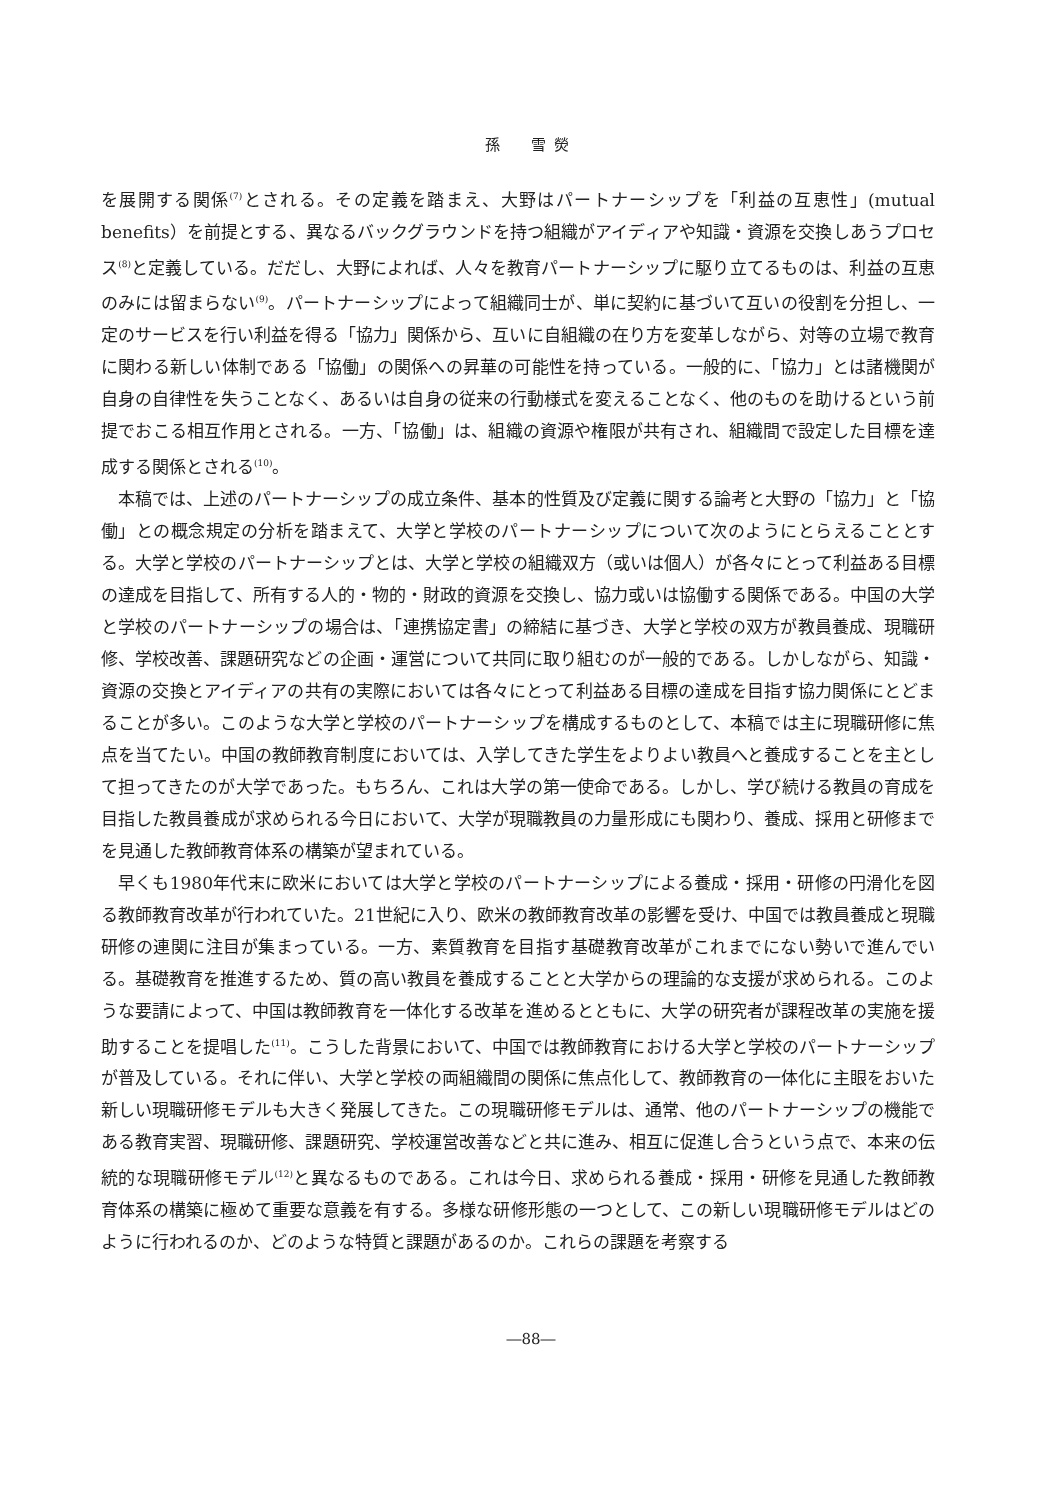孫　雪熒
を展開する関係<sup>(7)</sup>とされる。その定義を踏まえ、大野はパートナーシップを「利益の互恵性」(mutual benefits）を前提とする、異なるバックグラウンドを持つ組織がアイディアや知識・資源を交換しあうプロセス<sup>(8)</sup>と定義している。だだし、大野によれば、人々を教育パートナーシップに駆り立てるものは、利益の互恵のみには留まらない<sup>(9)</sup>。パートナーシップによって組織同士が、単に契約に基づいて互いの役割を分担し、一定のサービスを行い利益を得る「協力」関係から、互いに自組織の在り方を変革しながら、対等の立場で教育に関わる新しい体制である「協働」の関係への昇華の可能性を持っている。一般的に、「協力」とは諸機関が自身の自律性を失うことなく、あるいは自身の従来の行動様式を変えることなく、他のものを助けるという前提でおこる相互作用とされる。一方、「協働」は、組織の資源や権限が共有され、組織間で設定した目標を達成する関係とされる<sup>(10)</sup>。
本稿では、上述のパートナーシップの成立条件、基本的性質及び定義に関する論考と大野の「協力」と「協働」との概念規定の分析を踏まえて、大学と学校のパートナーシップについて次のようにとらえることとする。大学と学校のパートナーシップとは、大学と学校の組織双方（或いは個人）が各々にとって利益ある目標の達成を目指して、所有する人的・物的・財政的資源を交換し、協力或いは協働する関係である。中国の大学と学校のパートナーシップの場合は、「連携協定書」の締結に基づき、大学と学校の双方が教員養成、現職研修、学校改善、課題研究などの企画・運営について共同に取り組むのが一般的である。しかしながら、知識・資源の交換とアイディアの共有の実際においては各々にとって利益ある目標の達成を目指す協力関係にとどまることが多い。このような大学と学校のパートナーシップを構成するものとして、本稿では主に現職研修に焦点を当てたい。中国の教師教育制度においては、入学してきた学生をよりよい教員へと養成することを主として担ってきたのが大学であった。もちろん、これは大学の第一使命である。しかし、学び続ける教員の育成を目指した教員養成が求められる今日において、大学が現職教員の力量形成にも関わり、養成、採用と研修までを見通した教師教育体系の構築が望まれている。
早くも1980年代末に欧米においては大学と学校のパートナーシップによる養成・採用・研修の円滑化を図る教師教育改革が行われていた。21世紀に入り、欧米の教師教育改革の影響を受け、中国では教員養成と現職研修の連関に注目が集まっている。一方、素質教育を目指す基礎教育改革がこれまでにない勢いで進んでいる。基礎教育を推進するため、質の高い教員を養成することと大学からの理論的な支援が求められる。このような要請によって、中国は教師教育を一体化する改革を進めるとともに、大学の研究者が課程改革の実施を援助することを提唱した<sup>(11)</sup>。こうした背景において、中国では教師教育における大学と学校のパートナーシップが普及している。それに伴い、大学と学校の両組織間の関係に焦点化して、教師教育の一体化に主眼をおいた新しい現職研修モデルも大きく発展してきた。この現職研修モデルは、通常、他のパートナーシップの機能である教育実習、現職研修、課題研究、学校運営改善などと共に進み、相互に促進し合うという点で、本来の伝統的な現職研修モデル<sup>(12)</sup>と異なるものである。これは今日、求められる養成・採用・研修を見通した教師教育体系の構築に極めて重要な意義を有する。多様な研修形態の一つとして、この新しい現職研修モデルはどのように行われるのか、どのような特質と課題があるのか。これらの課題を考察する
―88―